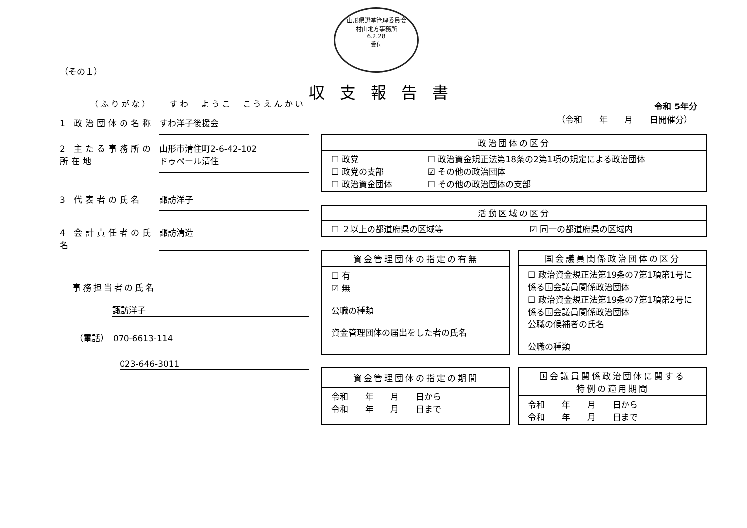山形県選挙管理委員会
村山地方事務所
6.2.28
受付
（その１）
（ふりがな）　　すわ　ようこ　こうえんかい
1 政治団体の名称 すわ洋子後援会
2 主たる事務所の所在地
山形市清住町2-6-42-102
ドゥペール清住
3 代表者の氏名 諏訪洋子
4 会計責任者の氏名
諏訪清造
事務担当者の氏名
諏訪洋子
（電話）　070-6613-114
023-646-3011
収支報告書
令和 5年分
（令和　　年　　月　　日開催分）
| 政治団体の区分 | |
| --- | --- |
| ☐ 政党 ☐ 政党の支部 ☐ 政治資金団体 | ☐ 政治資金規正法第18条の2第1項の規定による政治団体 ☑ その他の政治団体 ☐ その他の政治団体の支部 |
| 活動区域の区分 | |
| --- | --- |
| ☐ ２以上の都道府県の区域等 | ☑ 同一の都道府県の区域内 |
| 資金管理団体の指定の有無 |
| --- |
| ☐ 有 ☑ 無 公職の種類 資金管理団体の届出をした者の氏名 |
| 国会議員関係政治団体の区分 |
| --- |
| ☐ 政治資金規正法第19条の7第1項第1号に係る国会議員関係政治団体 ☐ 政治資金規正法第19条の7第1項第2号に係る国会議員関係政治団体 公職の候補者の氏名 公職の種類 |
| 資金管理団体の指定の期間 |
| --- |
| 令和 年 月 日から 令和 年 月 日まで |
| 国会議員関係政治団体に関する 特例の適用期間 |
| --- |
| 令和 年 月 日から 令和 年 月 日まで |